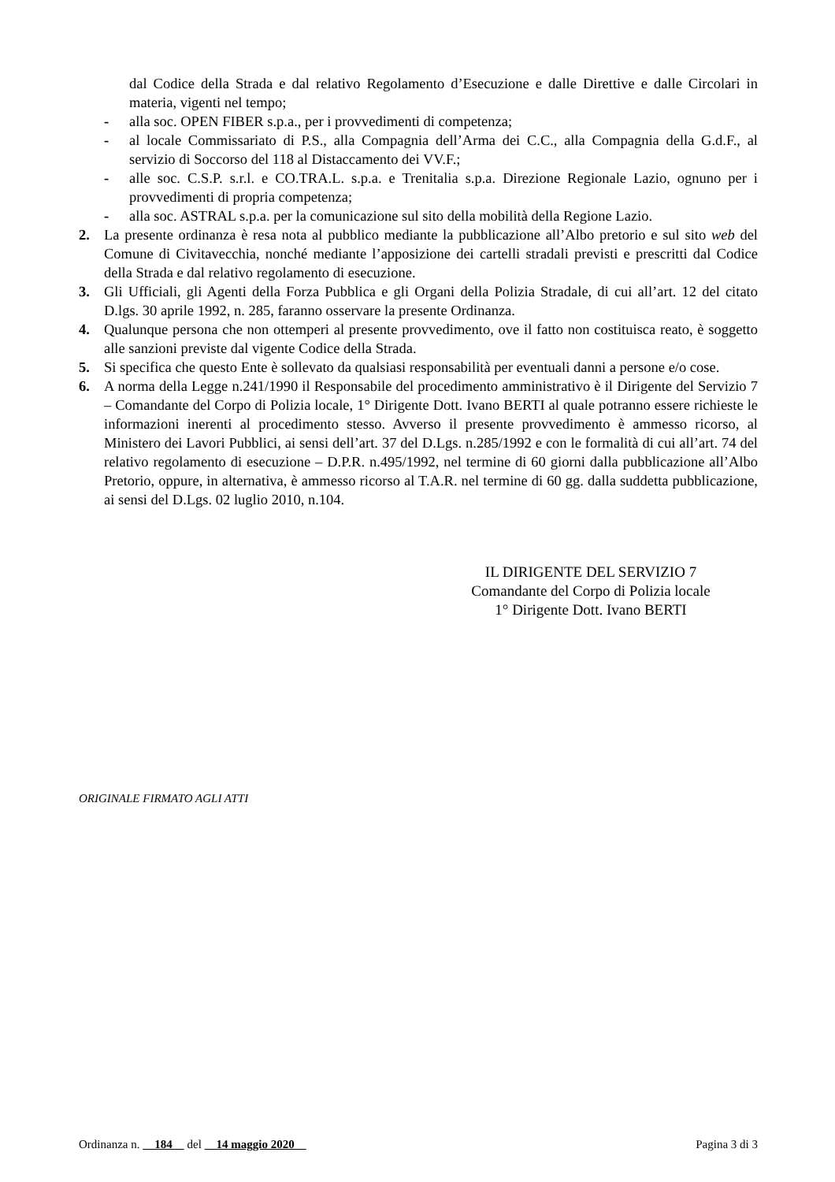dal Codice della Strada e dal relativo Regolamento d’Esecuzione e dalle Direttive e dalle Circolari in materia, vigenti nel tempo;
- alla soc. OPEN FIBER s.p.a., per i provvedimenti di competenza;
- al locale Commissariato di P.S., alla Compagnia dell’Arma dei C.C., alla Compagnia della G.d.F., al servizio di Soccorso del 118 al Distaccamento dei VV.F.;
- alle soc. C.S.P. s.r.l. e CO.TRA.L. s.p.a. e Trenitalia s.p.a. Direzione Regionale Lazio, ognuno per i provvedimenti di propria competenza;
- alla soc. ASTRAL s.p.a. per la comunicazione sul sito della mobilità della Regione Lazio.
2. La presente ordinanza è resa nota al pubblico mediante la pubblicazione all’Albo pretorio e sul sito web del Comune di Civitavecchia, nonché mediante l’apposizione dei cartelli stradali previsti e prescritti dal Codice della Strada e dal relativo regolamento di esecuzione.
3. Gli Ufficiali, gli Agenti della Forza Pubblica e gli Organi della Polizia Stradale, di cui all’art. 12 del citato D.lgs. 30 aprile 1992, n. 285, faranno osservare la presente Ordinanza.
4. Qualunque persona che non ottemperi al presente provvedimento, ove il fatto non costituisca reato, è soggetto alle sanzioni previste dal vigente Codice della Strada.
5. Si specifica che questo Ente è sollevato da qualsiasi responsabilità per eventuali danni a persone e/o cose.
6. A norma della Legge n.241/1990 il Responsabile del procedimento amministrativo è il Dirigente del Servizio 7 – Comandante del Corpo di Polizia locale, 1° Dirigente Dott. Ivano BERTI al quale potranno essere richieste le informazioni inerenti al procedimento stesso. Avverso il presente provvedimento è ammesso ricorso, al Ministero dei Lavori Pubblici, ai sensi dell’art. 37 del D.Lgs. n.285/1992 e con le formalità di cui all’art. 74 del relativo regolamento di esecuzione – D.P.R. n.495/1992, nel termine di 60 giorni dalla pubblicazione all’Albo Pretorio, oppure, in alternativa, è ammesso ricorso al T.A.R. nel termine di 60 gg. dalla suddetta pubblicazione, ai sensi del D.Lgs. 02 luglio 2010, n.104.
IL DIRIGENTE DEL SERVIZIO 7
Comandante del Corpo di Polizia locale
1° Dirigente Dott. Ivano BERTI
ORIGINALE FIRMATO AGLI ATTI
Ordinanza n. 184 del 14 maggio 2020 Pagina 3 di 3